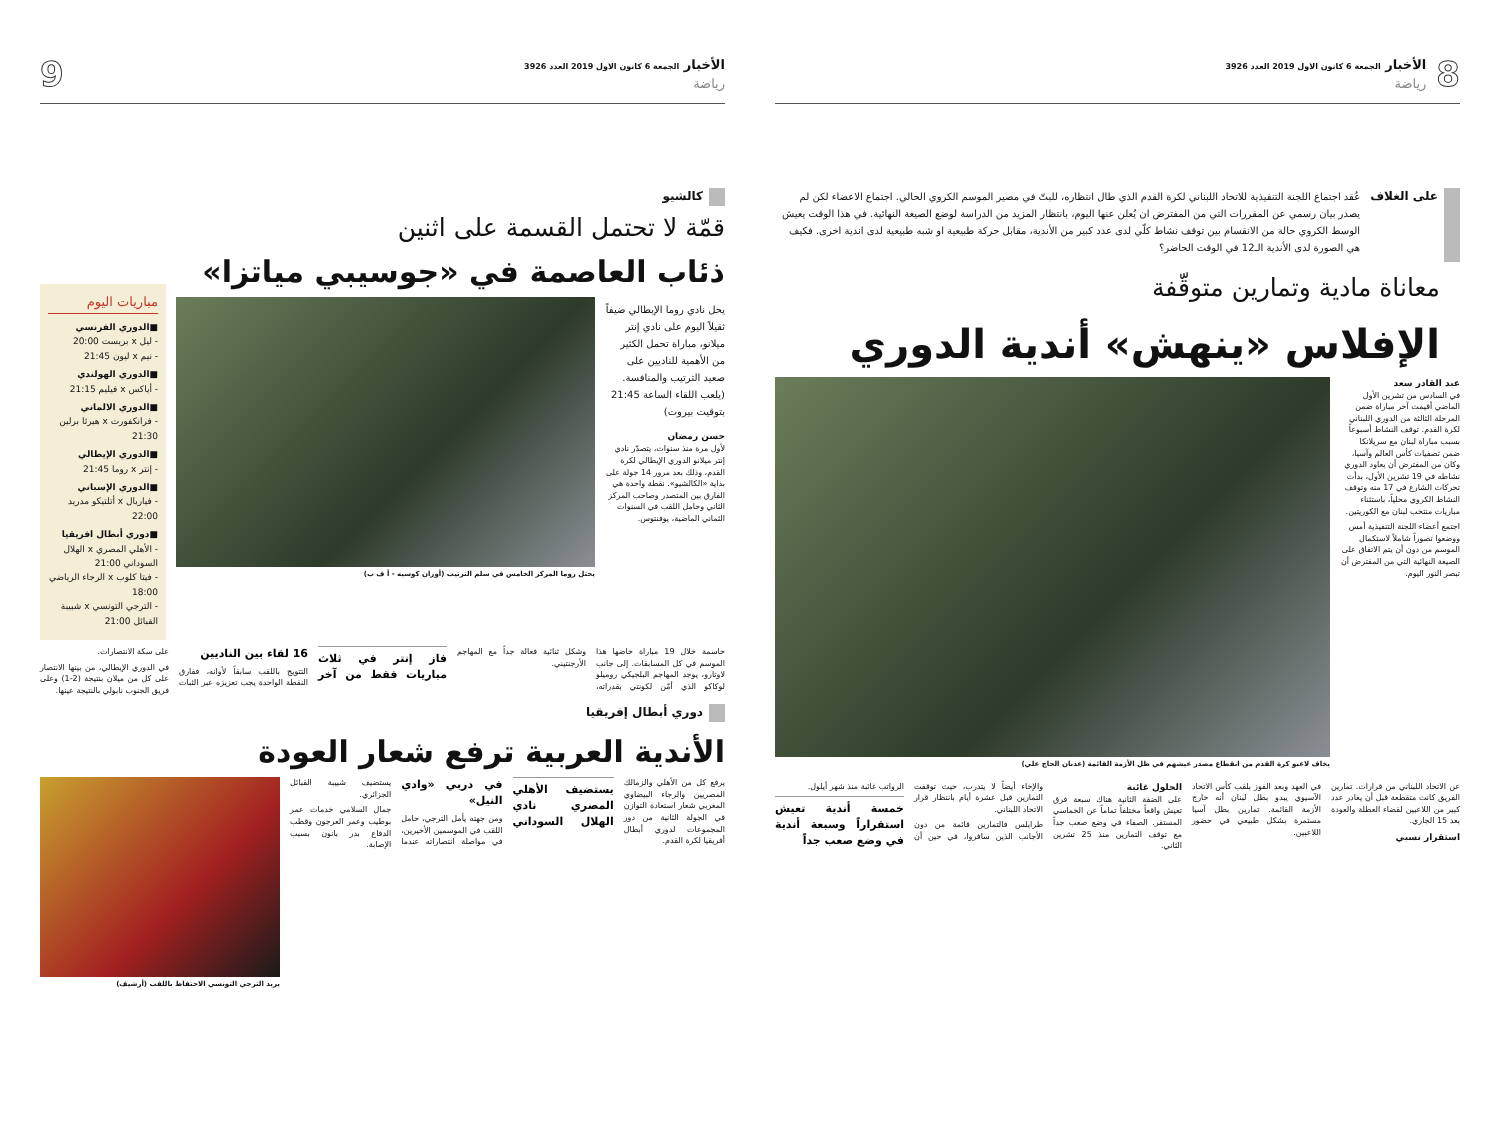8
الأخبار الجمعة 6 كانون الاول 2019 العدد 3926
رياضة
على الغلاف
عُقد اجتماع اللجنة التنفيذية للاتحاد اللبناني لكرة القدم الذي طال انتظاره، للبتّ في مصير الموسم الكروي الحالي. اجتماع الاعضاء لكن لم يصدر بيان رسمي عن المقررات التي من المفترض ان يُعلن عنها اليوم، بانتظار المزيد من الدراسة لوضع الصيغة النهائية. في هذا الوقت يعيش الوسط الكروي حالة من الانقسام بين توقف نشاط كلّي لدى عدد كبير من الأندية، مقابل حركة طبيعية او شبه طبيعية لدى اندية اخرى. فكيف هي الصورة لدى الأندية الـ12 في الوقت الحاضر؟
معاناة مادية وتمارين متوقّفة
الإفلاس «ينهش» أندية الدوري
عبد القادر سعد
في السادس من تشرين الأول الماضي أقيمت آخر مباراة ضمن المرحلة الثالثة من الدوري اللبناني لكرة القدم. توقف النشاط أسبوعاً بسبب مباراة لبنان مع سريلانكا ضمن تصفيات كأس العالم وآسيا، وكان من المفترض أن يعاود الدوري نشاطه في 19 تشرين الأول، بدأت تحركات الشارع في 17 منه وتوقف النشاط الكروي محلياً، باستثناء مباريات منتخب لبنان مع الكوريتين.
اجتمع أعضاء اللجنة التنفيذية أمس ووضعوا تصوراً شاملاً لاستكمال الموسم من دون أن يتم الاتفاق على الصيغة النهائية التي من المفترض أن تبصر النور اليوم.
يخاف لاعبو كرة القدم من انقطاع مصدر عيشهم في ظل الأزمة القائمة (عدنان الحاج علي)
عن الاتحاد اللبناني من قرارات. تمارين الفريق كانت متقطعة قبل أن يغادر عدد كبير من اللاعبين لقضاء العطلة والعودة بعد 15 الجاري.
استقرار نسبي
في العهد وبعد الفوز بلقب كأس الاتحاد الآسيوي يبدو بطل لبنان أنه خارج الأزمة القائمة. تمارين بطل آسيا مستمرة بشكل طبيعي في حضور اللاعبين.
الحلول غائبة
على الضفة الثانية هناك سبعة فرق تعيش واقعاً مختلفاً تماماً عن الخماسي المستقر. الصفاء في وضع صعب جداً مع توقف التمارين منذ 25 تشرين الثاني.
والإخاء أيضاً لا يتدرب، حيث توقفت التمارين قبل عشرة أيام بانتظار قرار الاتحاد اللبناني.
طرابلس فالتمارين قائمة من دون الأجانب الذين سافروا، في حين أن الرواتب غائبة منذ شهر أيلول.
خمسة أندية تعيش استقراراً وسبعة أندية في وضع صعب جداً
الأخبار الجمعة 6 كانون الاول 2019 العدد 3926
رياضة
9
كالشيو
قمّة لا تحتمل القسمة على اثنين
ذئاب العاصمة في «جوسيبي مياتزا»
يحل نادي روما الإيطالي ضيفاً ثقيلاً اليوم على نادي إنتر ميلانو، مباراة تحمل الكثير من الأهمية للناديين على صعيد الترتيب والمنافسة. (يلعب اللقاء الساعة 21:45 بتوقيت بيروت)
حسن رمضان
لأول مرة منذ سنوات، يتصدّر نادي إنتر ميلانو الدوري الإيطالي لكرة القدم، وذلك بعد مرور 14 جولة على بداية «الكالشيو». نقطة واحدة هي الفارق بين المتصدر وصاحب المركز الثاني وحامل اللقب في السنوات الثماني الماضية، يوفنتوس.
يحتل روما المركز الخامس في سلم الترتيب (أوزان كوسيه - أ ف ب)
مباريات اليوم
■الدوري الفرنسي
- ليل x بريست 20:00
- نيم x ليون 21:45
■الدوري الهولندي
- أياكس x فيليم 21:15
■الدوري الالماني
- فرانكفورت x هيرثا برلين 21:30
■الدوري الإيطالي
- إنتر x روما 21:45
■الدوري الإسباني
- فياريال x أتلتيكو مدريد 22:00
■دوري أبطال افريقيا
- الأهلي المصري x الهلال السوداني 21:00
- فيتا كلوب x الرجاء الرياضي 18:00
- الترجي التونسي x شبيبة القبائل 21:00
حاسمة خلال 19 مباراة خاضها هذا الموسم في كل المسابقات. إلى جانب لاوتارو، يوجد المهاجم البلجيكي روميلو لوكاكو الذي أمّن لكونتي بقدراته، وشكل ثنائية فعالة جداً مع المهاجم الأرجنتيني.
فاز إنتر في ثلاث مباريات فقط من آخر 16 لقاء بين الناديين
التتويج باللقب سابقاً لأوانه، ففارق النقطة الواحدة يجب تعزيزه عبر الثبات على سكة الانتصارات.
في الدوري الإيطالي، من بينها الانتصار على كل من ميلان بنتيجة (2-1) وعلى فريق الجنوب نابولي بالنتيجة عينها.
دوري أبطال إفريقيا
الأندية العربية ترفع شعار العودة
يرفع كل من الأهلي والزمالك المصريين والرجاء البيضاوي المغربي شعار استعادة التوازن في الجولة الثانية من دور المجموعات لدوري أبطال أفريقيا لكرة القدم.
يستضيف الأهلي المصري نادي الهلال السوداني في دربي «وادي النيل»
ومن جهته يأمل الترجي، حامل اللقب في الموسمين الأخيرين، في مواصلة انتصاراته عندما يستضيف شبيبة القبائل الجزائري.
جمال السلامي خدمات عمر بوطيب وعمر العرجون وقطب الدفاع بدر بانون بسبب الإصابة.
يريد الترجي التونسي الاحتفاظ باللقب (أرشيف)